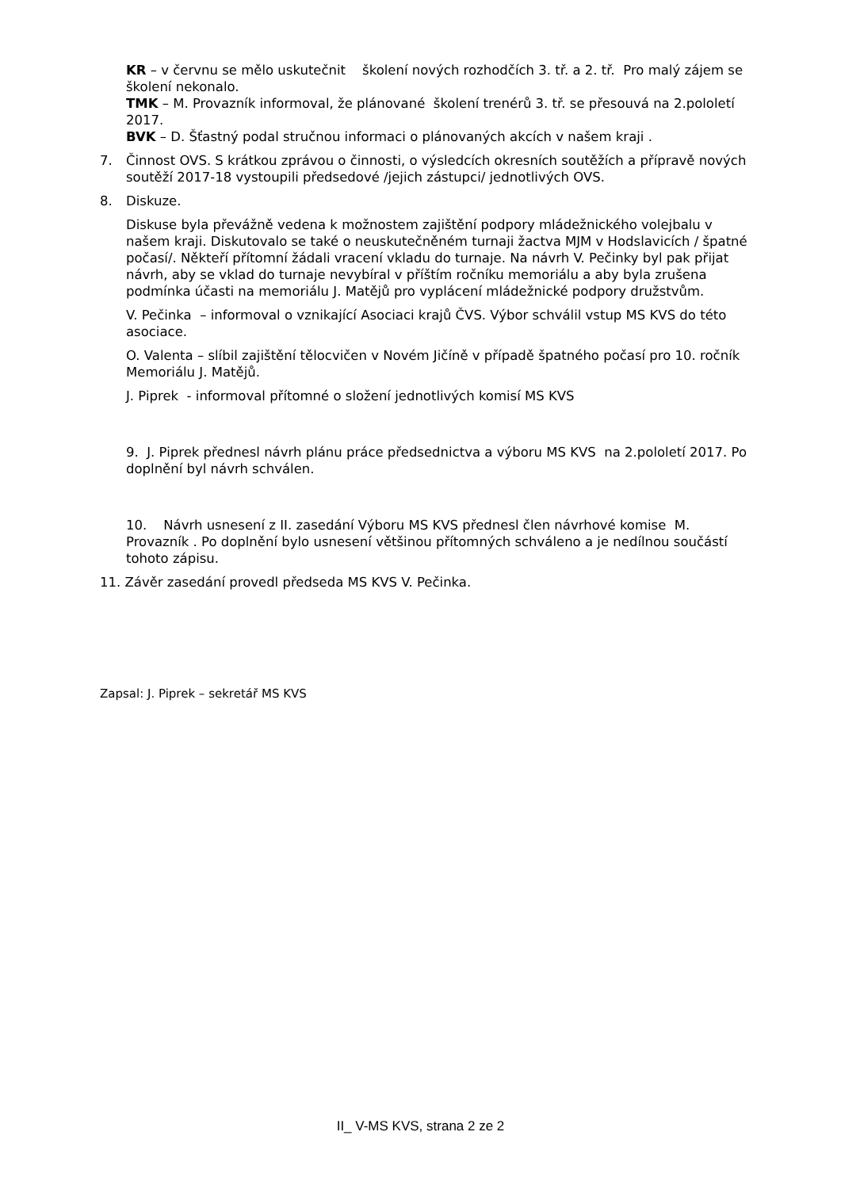KR – v červnu se mělo uskutečnit školení nových rozhodčích 3. tř. a 2. tř. Pro malý zájem se školení nekonalo.
TMK – M. Provazník informoval, že plánované školení trenérů 3. tř. se přesouvá na 2.pololetí 2017.
BVK – D. Šťastný podal stručnou informaci o plánovaných akcích v našem kraji .
7. Činnost OVS. S krátkou zprávou o činnosti, o výsledcích okresních soutěžích a přípravě nových soutěží 2017-18 vystoupili předsedové /jejich zástupci/ jednotlivých OVS.
8. Diskuze.
Diskuse byla převážně vedena k možnostem zajištění podpory mládežnického volejbalu v našem kraji. Diskutovalo se také o neuskutečněném turnaji žactva MJM v Hodslavicích / špatné počasí/. Někteří přítomní žádali vracení vkladu do turnaje. Na návrh V. Pečinky byl pak přijat návrh, aby se vklad do turnaje nevybíral v příštím ročníku memoriálu a aby byla zrušena podmínka účasti na memoriálu J. Matějů pro vyplácení mládežnické podpory družstvům.
V. Pečinka – informoval o vznikající Asociaci krajů ČVS. Výbor schválil vstup MS KVS do této asociace.
O. Valenta – slíbil zajištění tělocvičen v Novém Jičíně v případě špatného počasí pro 10. ročník Memoriálu J. Matějů.
J. Piprek - informoval přítomné o složení jednotlivých komisí MS KVS
9. J. Piprek přednesl návrh plánu práce předsednictva a výboru MS KVS na 2.pololetí 2017. Po doplnění byl návrh schválen.
10. Návrh usnesení z II. zasedání Výboru MS KVS přednesl člen návrhové komise M. Provazník . Po doplnění bylo usnesení většinou přítomných schváleno a je nedílnou součástí tohoto zápisu.
11. Závěr zasedání provedl předseda MS KVS V. Pečinka.
Zapsal: J. Piprek – sekretář MS KVS
II_ V-MS KVS, strana 2 ze 2